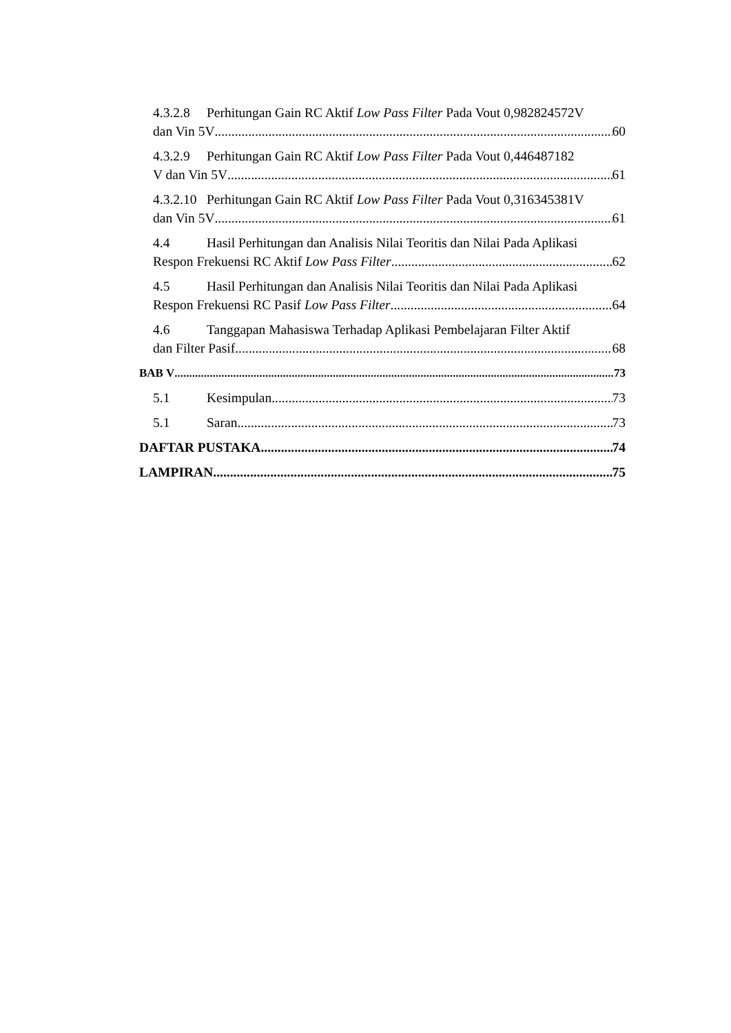4.3.2.8 Perhitungan Gain RC Aktif Low Pass Filter Pada Vout 0,982824572V
dan Vin 5V 60
4.3.2.9 Perhitungan Gain RC Aktif Low Pass Filter Pada Vout 0,446487182
V dan Vin 5V 61
4.3.2.10 Perhitungan Gain RC Aktif Low Pass Filter Pada Vout 0,316345381V
dan Vin 5V 61
4.4 Hasil Perhitungan dan Analisis Nilai Teoritis dan Nilai Pada Aplikasi
Respon Frekuensi RC Aktif Low Pass Filter 62
4.5 Hasil Perhitungan dan Analisis Nilai Teoritis dan Nilai Pada Aplikasi
Respon Frekuensi RC Pasif Low Pass Filter 64
4.6 Tanggapan Mahasiswa Terhadap Aplikasi Pembelajaran Filter Aktif
dan Filter Pasif 68
BAB V 73
5.1 Kesimpulan 73
5.1 Saran 73
DAFTAR PUSTAKA 74
LAMPIRAN 75